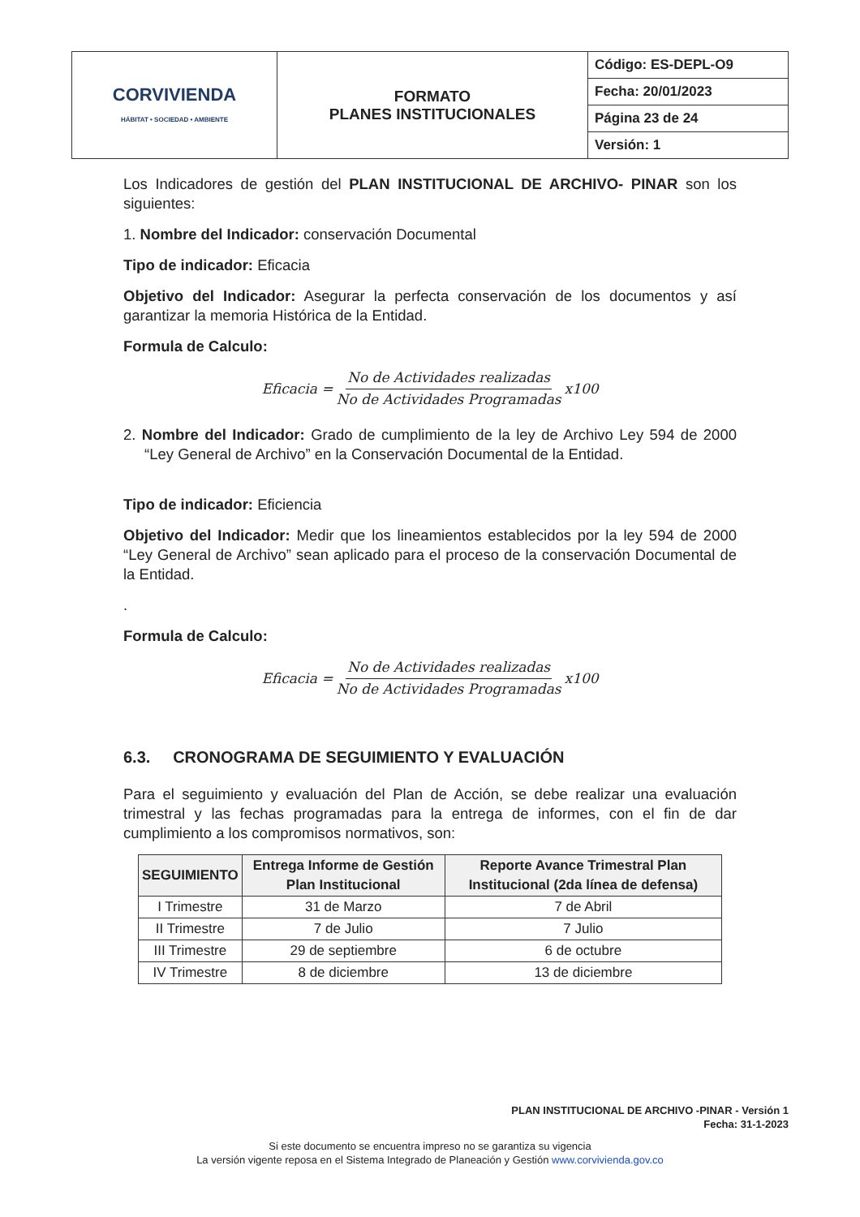| CORVIVIENDA HÁBITAT • SOCIEDAD • AMBIENTE | FORMATO PLANES INSTITUCIONALES | Código: ES-DEPL-O9 |
| | | Fecha: 20/01/2023 |
| | | Página 23 de 24 |
| | | Versión: 1 |
Los Indicadores de gestión del PLAN INSTITUCIONAL DE ARCHIVO- PINAR son los siguientes:
1. Nombre del Indicador: conservación Documental
Tipo de indicador: Eficacia
Objetivo del Indicador: Asegurar la perfecta conservación de los documentos y así garantizar la memoria Histórica de la Entidad.
Formula de Calculo:
Eficacia = No de Actividades realizadas No de Actividades Programadas x100
2. Nombre del Indicador: Grado de cumplimiento de la ley de Archivo Ley 594 de 2000 “Ley General de Archivo” en la Conservación Documental de la Entidad.
Tipo de indicador: Eficiencia
Objetivo del Indicador: Medir que los lineamientos establecidos por la ley 594 de 2000 “Ley General de Archivo” sean aplicado para el proceso de la conservación Documental de la Entidad.
.
Formula de Calculo:
Eficacia = No de Actividades realizadas No de Actividades Programadas x100
6.3. CRONOGRAMA DE SEGUIMIENTO Y EVALUACIÓN
Para el seguimiento y evaluación del Plan de Acción, se debe realizar una evaluación trimestral y las fechas programadas para la entrega de informes, con el fin de dar cumplimiento a los compromisos normativos, son:
| SEGUIMIENTO | Entrega Informe de Gestión Plan Institucional | Reporte Avance Trimestral Plan Institucional (2da línea de defensa) |
| --- | --- | --- |
| I Trimestre | 31 de Marzo | 7 de Abril |
| II Trimestre | 7 de Julio | 7 Julio |
| III Trimestre | 29 de septiembre | 6 de octubre |
| IV Trimestre | 8 de diciembre | 13 de diciembre |
PLAN INSTITUCIONAL DE ARCHIVO -PINAR - Versión 1
Fecha: 31-1-2023
Si este documento se encuentra impreso no se garantiza su vigencia
La versión vigente reposa en el Sistema Integrado de Planeación y Gestión www.corvivienda.gov.co